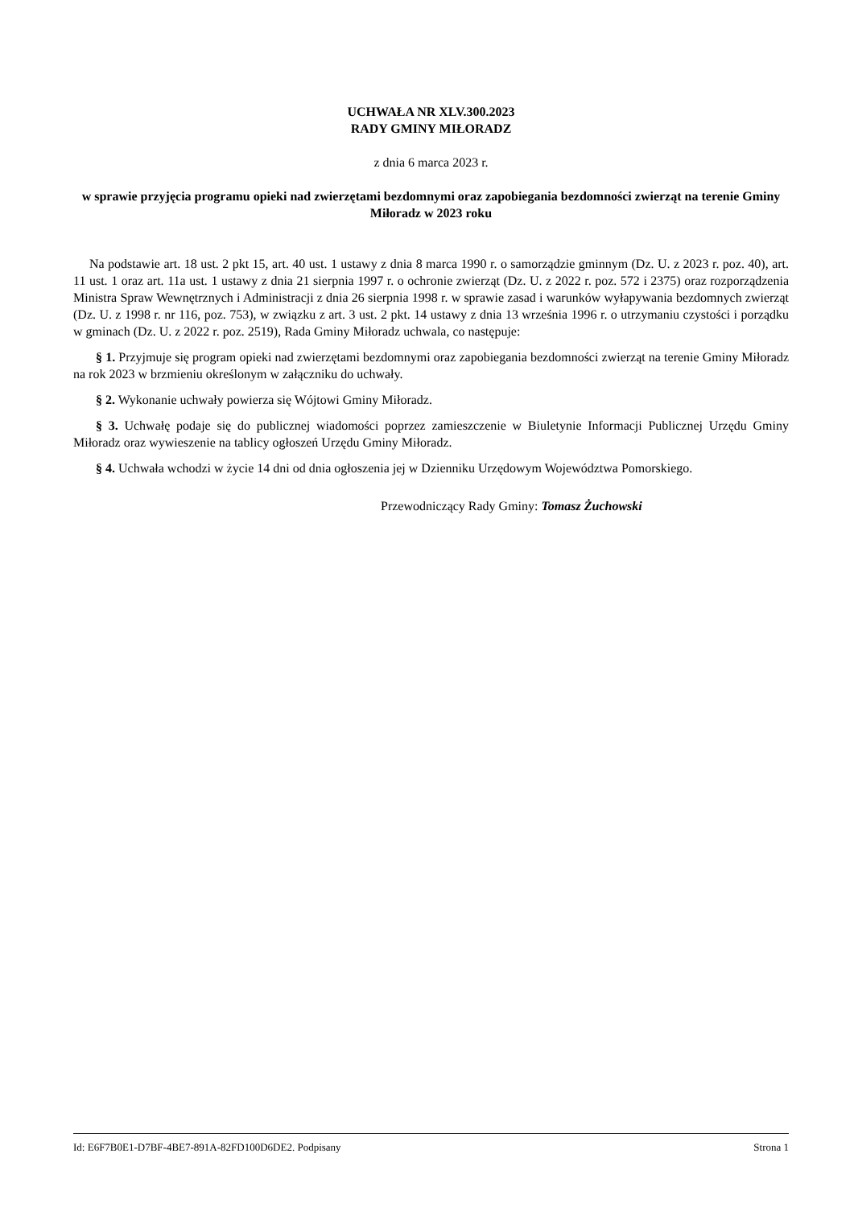UCHWAŁA NR XLV.300.2023
RADY GMINY MIŁORADZ
z dnia 6 marca 2023 r.
w sprawie przyjęcia programu opieki nad zwierzętami bezdomnymi oraz zapobiegania bezdomności zwierząt na terenie Gminy Miłoradz w 2023 roku
Na podstawie art. 18 ust. 2 pkt 15, art. 40 ust. 1 ustawy z dnia 8 marca 1990 r. o samorządzie gminnym (Dz. U. z 2023 r. poz. 40), art. 11 ust. 1 oraz art. 11a ust. 1 ustawy z dnia 21 sierpnia 1997 r. o ochronie zwierząt (Dz. U. z 2022 r. poz. 572 i 2375) oraz rozporządzenia Ministra Spraw Wewnętrznych i Administracji z dnia 26 sierpnia 1998 r. w sprawie zasad i warunków wyłapywania bezdomnych zwierząt (Dz. U. z 1998 r. nr 116, poz. 753), w związku z art. 3 ust. 2 pkt. 14 ustawy z dnia 13 września 1996 r. o utrzymaniu czystości i porządku w gminach (Dz. U. z 2022 r. poz. 2519), Rada Gminy Miłoradz uchwala, co następuje:
§ 1. Przyjmuje się program opieki nad zwierzętami bezdomnymi oraz zapobiegania bezdomności zwierząt na terenie Gminy Miłoradz na rok 2023 w brzmieniu określonym w załączniku do uchwały.
§ 2. Wykonanie uchwały powierza się Wójtowi Gminy Miłoradz.
§ 3. Uchwałę podaje się do publicznej wiadomości poprzez zamieszczenie w Biuletynie Informacji Publicznej Urzędu Gminy Miłoradz oraz wywieszenie na tablicy ogłoszeń Urzędu Gminy Miłoradz.
§ 4. Uchwała wchodzi w życie 14 dni od dnia ogłoszenia jej w Dzienniku Urzędowym Województwa Pomorskiego.
Przewodniczący Rady Gminy: Tomasz Żuchowski
Id: E6F7B0E1-D7BF-4BE7-891A-82FD100D6DE2. Podpisany Strona 1